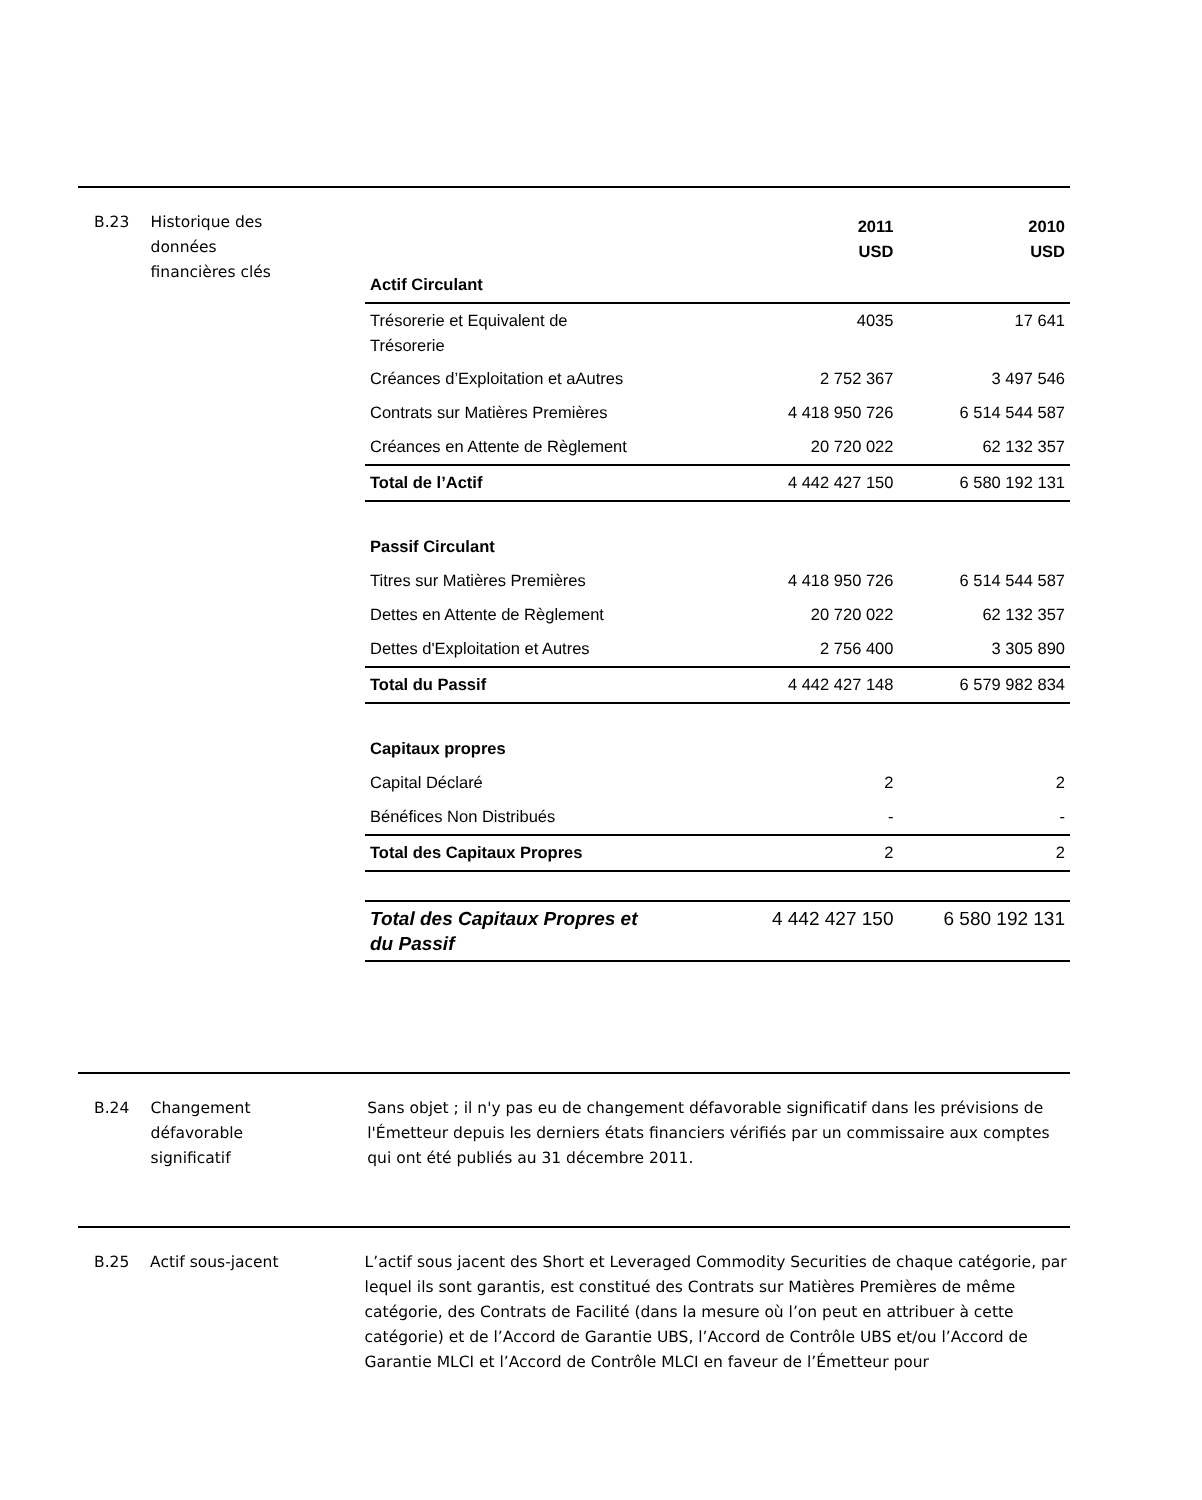B.23 Historique des
données
financières clés
| | 2011 USD | 2010 USD |
| --- | --- | --- |
| Actif Circulant | | |
| Trésorerie et Equivalent de Trésorerie | 4035 | 17 641 |
| Créances d’Exploitation et aAutres | 2 752 367 | 3 497 546 |
| Contrats sur Matières Premières | 4 418 950 726 | 6 514 544 587 |
| Créances en Attente de Règlement | 20 720 022 | 62 132 357 |
| Total de l’Actif | 4 442 427 150 | 6 580 192 131 |
| Passif Circulant | | |
| Titres sur Matières Premières | 4 418 950 726 | 6 514 544 587 |
| Dettes en Attente de Règlement | 20 720 022 | 62 132 357 |
| Dettes d'Exploitation et Autres | 2 756 400 | 3 305 890 |
| Total du Passif | 4 442 427 148 | 6 579 982 834 |
| Capitaux propres | | |
| Capital Déclaré | 2 | 2 |
| Bénéfices Non Distribués | - | - |
| Total des Capitaux Propres | 2 | 2 |
| Total des Capitaux Propres et du Passif | 4 442 427 150 | 6 580 192 131 |
B.24 Changement
défavorable
significatif
Sans objet ; il n'y pas eu de changement défavorable significatif dans les prévisions de l'Émetteur depuis les derniers états financiers vérifiés par un commissaire aux comptes qui ont été publiés au 31 décembre 2011.
B.25 Actif sous-jacent L’actif sous jacent des Short et Leveraged Commodity Securities de chaque catégorie, par lequel ils sont garantis, est constitué des Contrats sur Matières Premières de même catégorie, des Contrats de Facilité (dans la mesure où l’on peut en attribuer à cette catégorie) et de l’Accord de Garantie UBS, l’Accord de Contrôle UBS et/ou l’Accord de Garantie MLCI et l’Accord de Contrôle MLCI en faveur de l’Émetteur pour